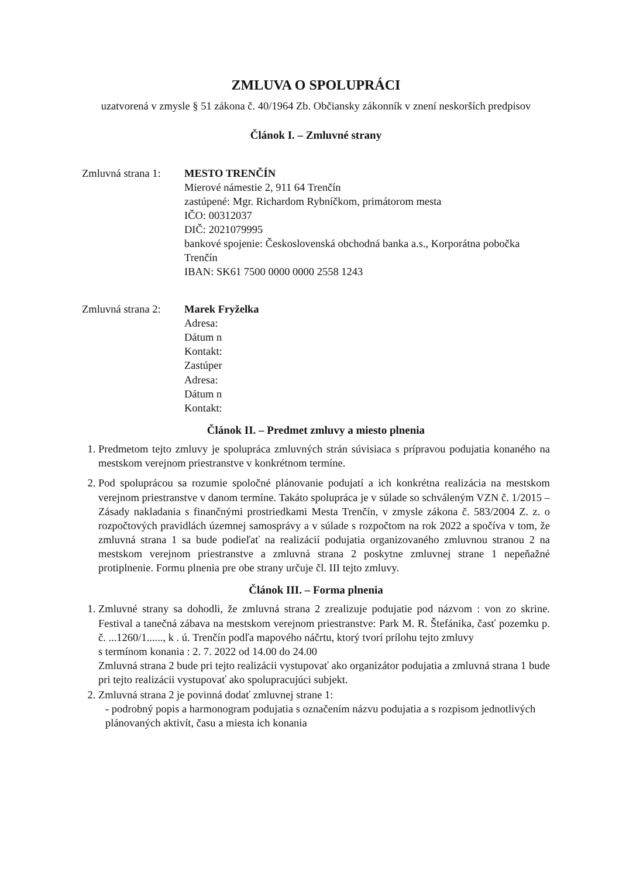ZMLUVA O SPOLUPRÁCI
uzatvorená v zmysle § 51 zákona č. 40/1964 Zb. Občiansky zákonník v znení neskorších predpisov
Článok I. – Zmluvné strany
Zmluvná strana 1:
MESTO TRENČÍN
Mierové námestie 2, 911 64 Trenčín
zastúpené: Mgr. Richardom Rybníčkom, primátorom mesta
IČO: 00312037
DIČ: 2021079995
bankové spojenie: Československá obchodná banka a.s., Korporátna pobočka Trenčín
IBAN: SK61 7500 0000 0000 2558 1243
Zmluvná strana 2:
Marek Fryželka
Adresa:
Dátum n
Kontakt:
Zastúper
Adresa:
Dátum n
Kontakt:
Článok II. – Predmet zmluvy a miesto plnenia
1. Predmetom tejto zmluvy je spolupráca zmluvných strán súvisiaca s prípravou podujatia konaného na mestskom verejnom priestranstve v konkrétnom termíne.
2. Pod spoluprácou sa rozumie spoločné plánovanie podujatí a ich konkrétna realizácia na mestskom verejnom priestranstve v danom termíne. Takáto spolupráca je v súlade so schváleným VZN č. 1/2015 – Zásady nakladania s finančnými prostriedkami Mesta Trenčín, v zmysle zákona č. 583/2004 Z. z. o rozpočtových pravidlách územnej samosprávy a v súlade s rozpočtom na rok 2022 a spočíva v tom, že zmluvná strana 1 sa bude podieľať na realizácií podujatia organizovaného zmluvnou stranou 2 na mestskom verejnom priestranstve a zmluvná strana 2 poskytne zmluvnej strane 1 nepeňažné protiplnenie. Formu plnenia pre obe strany určuje čl. III tejto zmluvy.
Článok III. – Forma plnenia
1. Zmluvné strany sa dohodli, že zmluvná strana 2 zrealizuje podujatie pod názvom : von zo skrine. Festival a tanečná zábava na mestskom verejnom priestranstve: Park M. R. Štefánika, časť pozemku p. č. ...1260/1......, k . ú. Trenčín podľa mapového náčrtu, ktorý tvorí prílohu tejto zmluvy
s termínom konania : 2. 7. 2022 od 14.00 do 24.00
Zmluvná strana 2 bude pri tejto realizácii vystupovať ako organizátor podujatia a zmluvná strana 1 bude pri tejto realizácii vystupovať ako spolupracujúci subjekt.
2. Zmluvná strana 2 je povinná dodať zmluvnej strane 1:
- podrobný popis a harmonogram podujatia s označením názvu podujatia a s rozpisom jednotlivých plánovaných aktivít, času a miesta ich konania